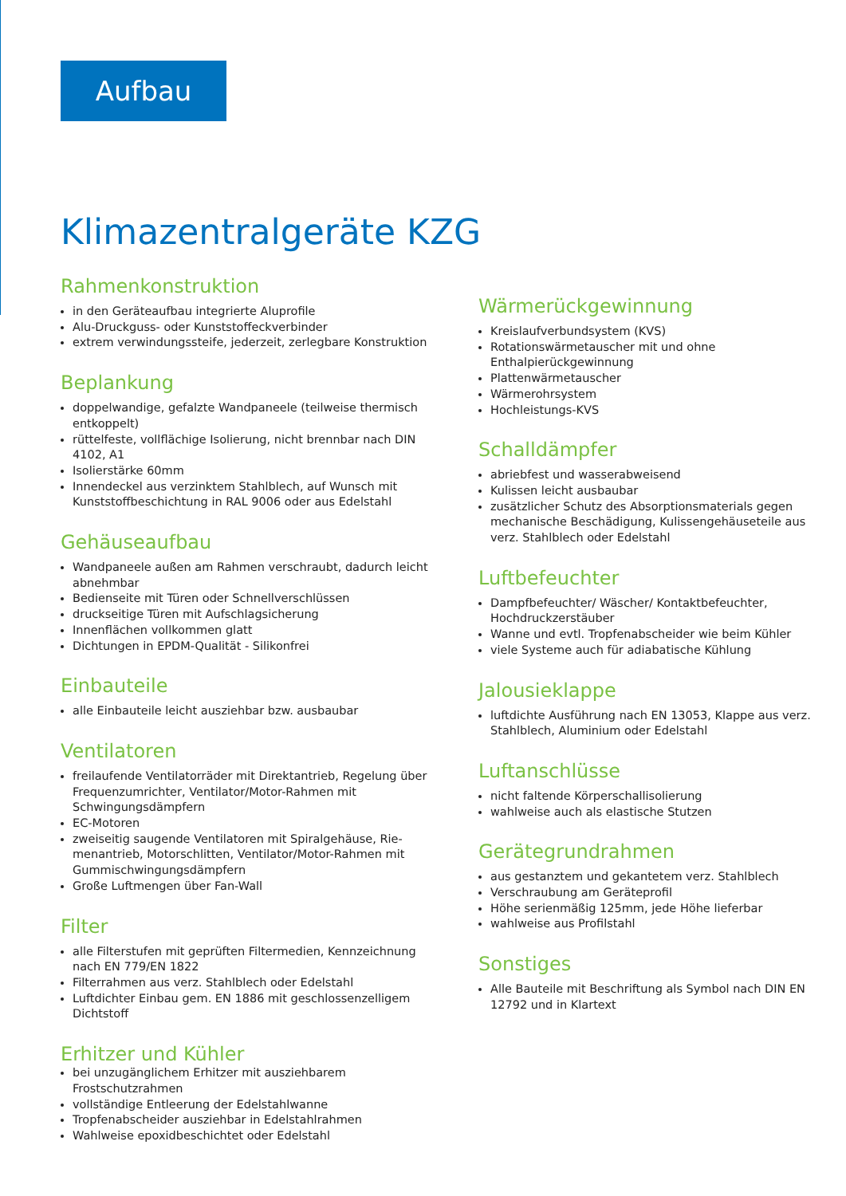Aufbau
Klimazentralgeräte KZG
Rahmenkonstruktion
in den Geräteaufbau integrierte Aluprofile
Alu-Druckguss- oder Kunststoffeckverbinder
extrem verwindungssteife, jederzeit, zerlegbare Konstruktion
Beplankung
doppelwandige, gefalzte Wandpaneele (teilweise thermisch entkoppelt)
rüttelfeste, vollflächige Isolierung, nicht brennbar nach DIN 4102, A1
Isolierstärke 60mm
Innendeckel aus verzinktem Stahlblech, auf Wunsch mit Kunststoffbeschichtung in RAL 9006 oder aus Edelstahl
Gehäuseaufbau
Wandpaneele außen am Rahmen verschraubt, dadurch leicht abnehmbar
Bedienseite mit Türen oder Schnellverschlüssen
druckseitige Türen mit Aufschlagsicherung
Innenflächen vollkommen glatt
Dichtungen in EPDM-Qualität - Silikonfrei
Einbauteile
alle Einbauteile leicht ausziehbar bzw. ausbaubar
Ventilatoren
freilaufende Ventilatorräder mit Direktantrieb, Regelung über Frequenzumrichter, Ventilator/Motor-Rahmen mit Schwingungsdämpfern
EC-Motoren
zweiseitig saugende Ventilatoren mit Spiralgehäuse, Rie-menantrieb, Motorschlitten, Ventilator/Motor-Rahmen mit Gummischwingungsdämpfern
Große Luftmengen über Fan-Wall
Filter
alle Filterstufen mit geprüften Filtermedien, Kennzeichnung nach EN 779/EN 1822
Filterrahmen aus verz. Stahlblech oder Edelstahl
Luftdichter Einbau gem. EN 1886 mit geschlossenzelligem Dichtstoff
Erhitzer und Kühler
bei unzugänglichem Erhitzer mit ausziehbarem Frostschutzrahmen
vollständige Entleerung der Edelstahlwanne
Tropfenabscheider ausziehbar in Edelstahlrahmen
Wahlweise epoxidbeschichtet oder Edelstahl
Wärmerückgewinnung
Kreislaufverbundsystem (KVS)
Rotationswärmetauscher mit und ohne Enthalpierückgewinnung
Plattenwärmetauscher
Wärmerohrsystem
Hochleistungs-KVS
Schalldämpfer
abriebfest und wasserabweisend
Kulissen leicht ausbaubar
zusätzlicher Schutz des Absorptionsmaterials gegen mechanische Beschädigung, Kulissengehäuseteile aus verz. Stahlblech oder Edelstahl
Luftbefeuchter
Dampfbefeuchter/ Wäscher/ Kontaktbefeuchter, Hochdruckzerstäuber
Wanne und evtl. Tropfenabscheider wie beim Kühler
viele Systeme auch für adiabatische Kühlung
Jalousieklappe
luftdichte Ausführung nach EN 13053, Klappe aus verz. Stahlblech, Aluminium oder Edelstahl
Luftanschlüsse
nicht faltende Körperschallisolierung
wahlweise auch als elastische Stutzen
Gerätegrundrahmen
aus gestanztem und gekantetem verz. Stahlblech
Verschraubung am Geräteprofil
Höhe serienmäßig 125mm, jede Höhe lieferbar
wahlweise aus Profilstahl
Sonstiges
Alle Bauteile mit Beschriftung als Symbol nach DIN EN 12792 und in Klartext